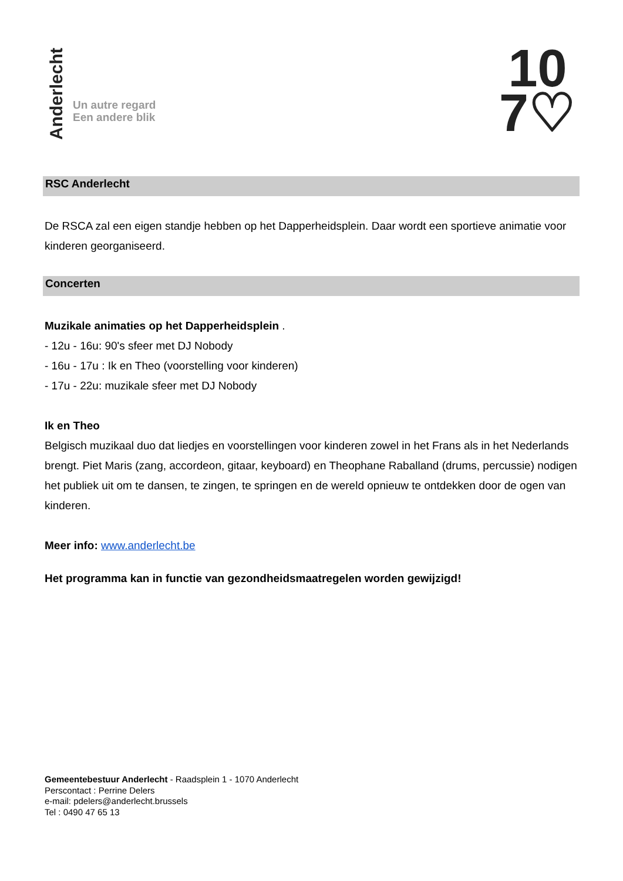Anderlecht
Un autre regard
Een andere blik
10
7♡
RSC Anderlecht
De RSCA zal een eigen standje hebben op het Dapperheidsplein. Daar wordt een sportieve animatie voor kinderen georganiseerd.
Concerten
Muzikale animaties op het Dapperheidsplein .
- 12u - 16u: 90's sfeer met DJ Nobody
- 16u - 17u : Ik en Theo (voorstelling voor kinderen)
- 17u - 22u: muzikale sfeer met DJ Nobody
Ik en Theo
Belgisch muzikaal duo dat liedjes en voorstellingen voor kinderen zowel in het Frans als in het Nederlands brengt. Piet Maris (zang, accordeon, gitaar, keyboard) en Theophane Raballand (drums, percussie) nodigen het publiek uit om te dansen, te zingen, te springen en de wereld opnieuw te ontdekken door de ogen van kinderen.
Meer info: www.anderlecht.be
Het programma kan in functie van gezondheidsmaatregelen worden gewijzigd!
Gemeentebestuur Anderlecht - Raadsplein 1 - 1070 Anderlecht
Perscontact : Perrine Delers
e-mail: pdelers@anderlecht.brussels
Tel : 0490 47 65 13